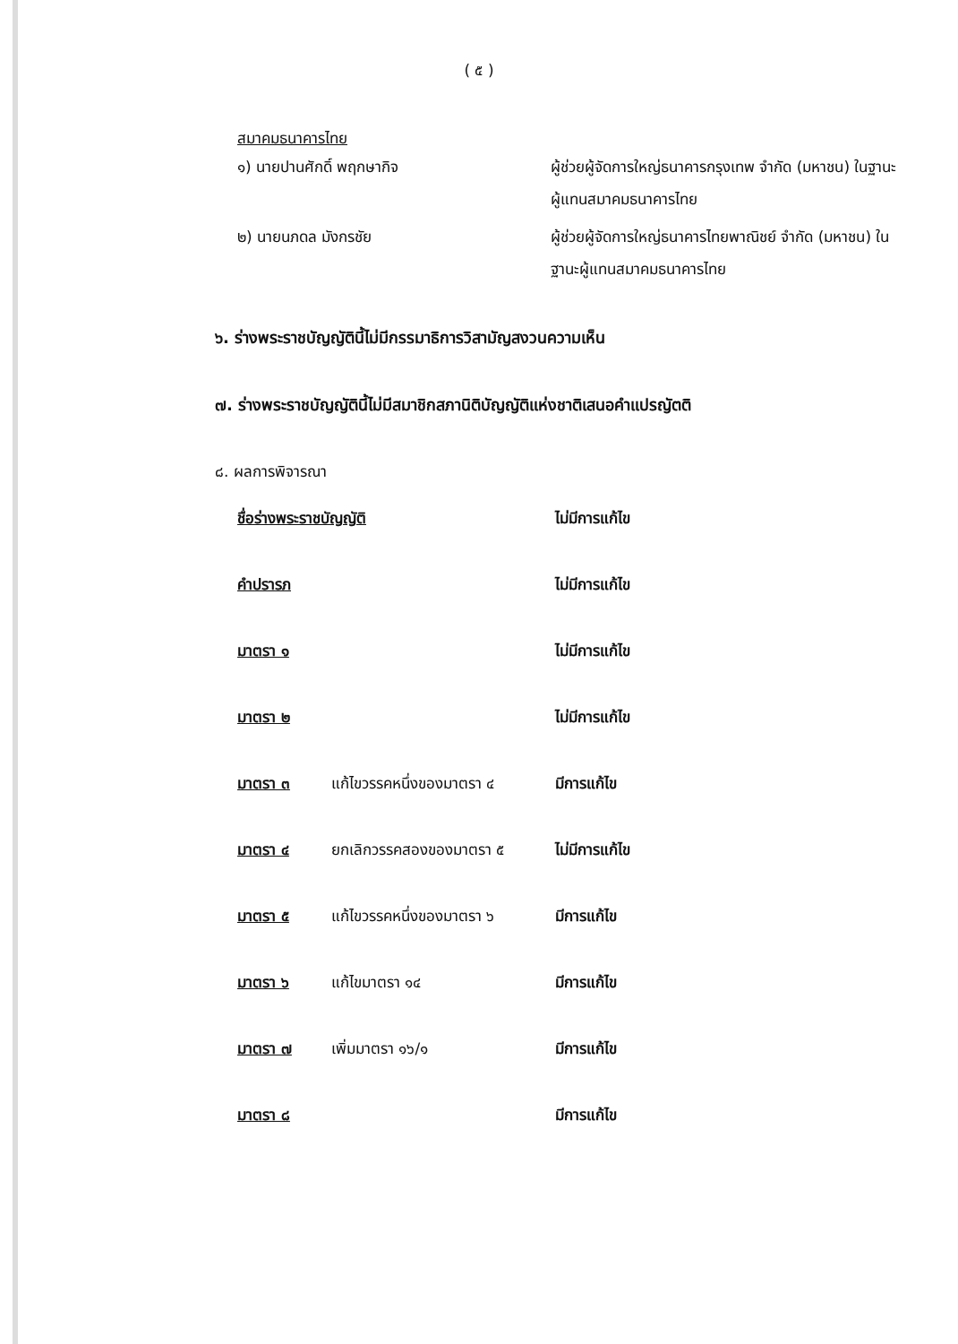( ๕ )
สมาคมธนาคารไทย
| ๑) นายปานศักดิ์ พฤกษากิจ | ผู้ช่วยผู้จัดการใหญ่ธนาคารกรุงเทพ จำกัด (มหาชน) ในฐานะผู้แทนสมาคมธนาคารไทย |
| ๒) นายนภดล มังกรชัย | ผู้ช่วยผู้จัดการใหญ่ธนาคารไทยพาณิชย์ จำกัด (มหาชน) ในฐานะผู้แทนสมาคมธนาคารไทย |
๖. ร่างพระราชบัญญัตินี้ไม่มีกรรมาธิการวิสามัญสงวนความเห็น
๗. ร่างพระราชบัญญัตินี้ไม่มีสมาชิกสภานิติบัญญัติแห่งชาติเสนอคำแปรญัตติ
๘. ผลการพิจารณา
| ชื่อร่างพระราชบัญญัติ | | ไม่มีการแก้ไข |
| คำปรารภ | | ไม่มีการแก้ไข |
| มาตรา ๑ | | ไม่มีการแก้ไข |
| มาตรา ๒ | | ไม่มีการแก้ไข |
| มาตรา ๓ | แก้ไขวรรคหนึ่งของมาตรา ๔ | มีการแก้ไข |
| มาตรา ๔ | ยกเลิกวรรคสองของมาตรา ๕ | ไม่มีการแก้ไข |
| มาตรา ๕ | แก้ไขวรรคหนึ่งของมาตรา ๖ | มีการแก้ไข |
| มาตรา ๖ | แก้ไขมาตรา ๑๔ | มีการแก้ไข |
| มาตรา ๗ | เพิ่มมาตรา ๑๖/๑ | มีการแก้ไข |
| มาตรา ๘ | | มีการแก้ไข |